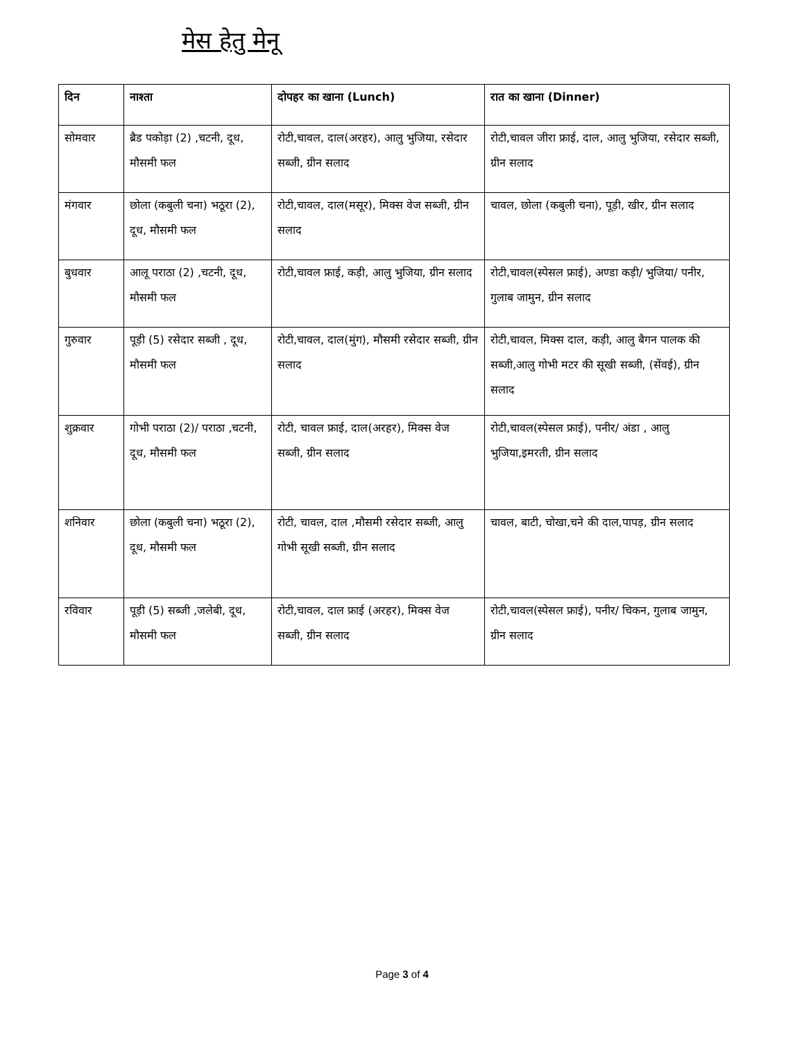मेस हेतु मेनू
| दिन | नाश्ता | दोपहर का खाना (Lunch) | रात का खाना (Dinner) |
| --- | --- | --- | --- |
| सोमवार | ब्रैड पकोड़ा (2) ,चटनी, दूध, मौसमी फल | रोटी,चावल, दाल(अरहर), आलु भुजिया, रसेदार सब्जी, ग्रीन सलाद | रोटी,चावल जीरा फ्राई, दाल, आलु भुजिया, रसेदार सब्जी, ग्रीन सलाद |
| मंगवार | छोला (कबुली चना) भठूरा (2), दूध, मौसमी फल | रोटी,चावल, दाल(मसूर), मिक्स वेज सब्जी, ग्रीन सलाद | चावल, छोला (कबुली चना), पूड़ी, खीर, ग्रीन सलाद |
| बुधवार | आलू पराठा (2) ,चटनी, दूध, मौसमी फल | रोटी,चावल फ्राई, कड़ी, आलु भुजिया, ग्रीन सलाद | रोटी,चावल(स्पेसल फ्राई), अण्डा कड़ी/ भुजिया/ पनीर, गुलाब जामुन, ग्रीन सलाद |
| गुरुवार | पूड़ी (5) रसेदार सब्जी , दूध, मौसमी फल | रोटी,चावल, दाल(मुंग), मौसमी रसेदार सब्जी, ग्रीन सलाद | रोटी,चावल, मिक्स दाल, कड़ी, आलु बैगन पालक की सब्जी,आलु गोभी मटर की सूखी सब्जी, (सेंवई), ग्रीन सलाद |
| शुक्रवार | गोभी पराठा (2)/ पराठा ,चटनी, दूध, मौसमी फल | रोटी, चावल फ्राई, दाल(अरहर), मिक्स वेज सब्जी, ग्रीन सलाद | रोटी,चावल(स्पेसल फ्राई), पनीर/ अंडा , आलु भुजिया,इमरती, ग्रीन सलाद |
| शनिवार | छोला (कबुली चना) भठूरा (2), दूध, मौसमी फल | रोटी, चावल, दाल ,मौसमी रसेदार सब्जी, आलु गोभी सूखी सब्जी, ग्रीन सलाद | चावल, बाटी, चोखा,चने की दाल,पापड़, ग्रीन सलाद |
| रविवार | पूड़ी (5) सब्जी ,जलेबी, दूध, मौसमी फल | रोटी,चावल, दाल फ्राई (अरहर), मिक्स वेज सब्जी, ग्रीन सलाद | रोटी,चावल(स्पेसल फ्राई), पनीर/ चिकन, गुलाब जामुन, ग्रीन सलाद |
Page 3 of 4